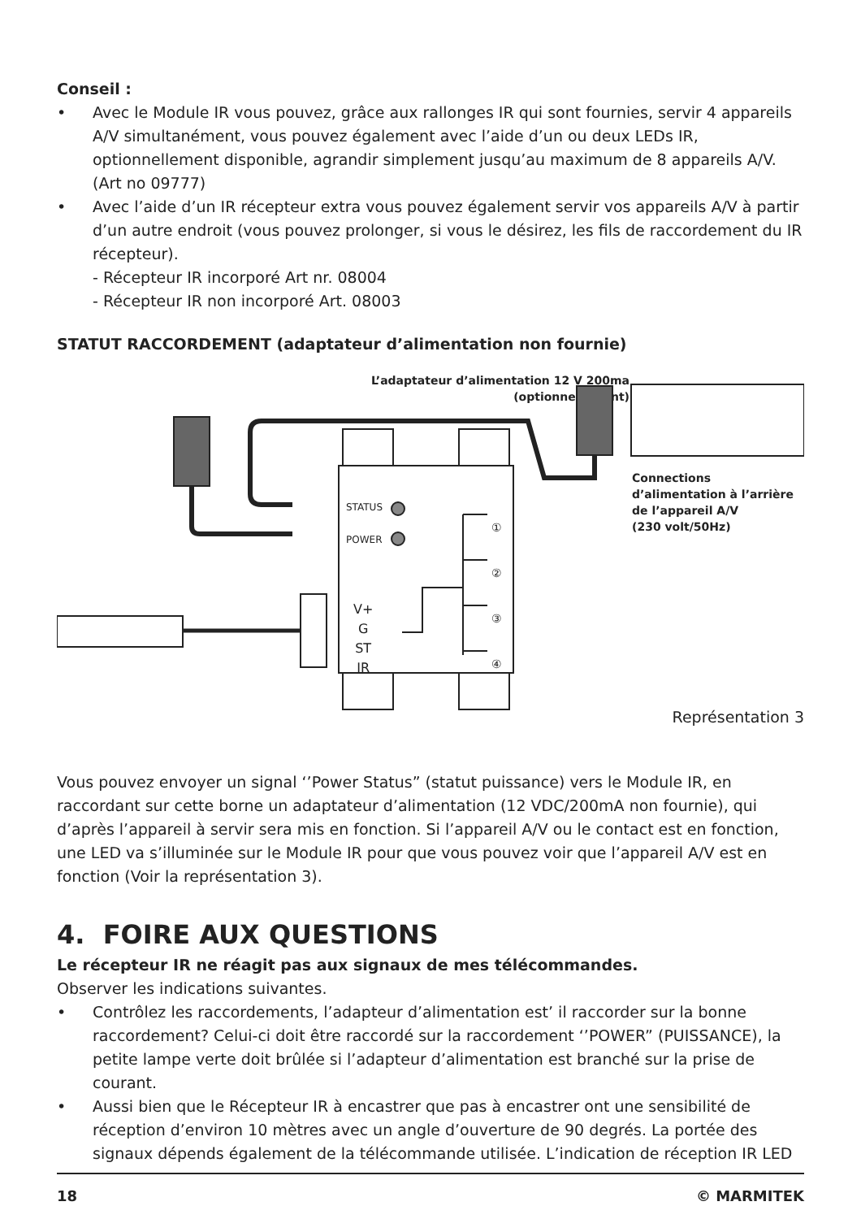Conseil :
• Avec le Module IR vous pouvez, grâce aux rallonges IR qui sont fournies, servir 4 appareils A/V simultanément, vous pouvez également avec l’aide d’un ou deux LEDs IR, optionnellement disponible, agrandir simplement jusqu’au maximum de 8 appareils A/V. (Art no 09777)
• Avec l’aide d’un IR récepteur extra vous pouvez également servir vos appareils A/V à partir d’un autre endroit (vous pouvez prolonger, si vous le désirez, les fils de raccordement du IR récepteur).
- Récepteur IR incorporé Art nr. 08004
- Récepteur IR non incorporé Art. 08003
STATUT RACCORDEMENT (adaptateur d’alimentation non fournie)
L’adaptateur d’alimentation 12 V 200ma
(optionnellement)
Connections
d’alimentation à l’arrière
de l’appareil A/V
(230 volt/50Hz)
STATUS
POWER
①
②
③
④
V+
G
ST
IR
Représentation 3
Vous pouvez envoyer un signal ‘’Power Status” (statut puissance) vers le Module IR, en raccordant sur cette borne un adaptateur d’alimentation (12 VDC/200mA non fournie), qui d’après l’appareil à servir sera mis en fonction. Si l’appareil A/V ou le contact est en fonction, une LED va s’illuminée sur le Module IR pour que vous pouvez voir que l’appareil A/V est en fonction (Voir la représentation 3).
4. FOIRE AUX QUESTIONS
Le récepteur IR ne réagit pas aux signaux de mes télécommandes.
Observer les indications suivantes.
• Contrôlez les raccordements, l’adapteur d’alimentation est’ il raccorder sur la bonne raccordement? Celui-ci doit être raccordé sur la raccordement ‘’POWER” (PUISSANCE), la petite lampe verte doit brûlée si l’adapteur d’alimentation est branché sur la prise de courant.
• Aussi bien que le Récepteur IR à encastrer que pas à encastrer ont une sensibilité de réception d’environ 10 mètres avec un angle d’ouverture de 90 degrés. La portée des signaux dépends également de la télécommande utilisée. L’indication de réception IR LED
18 © MARMITEK